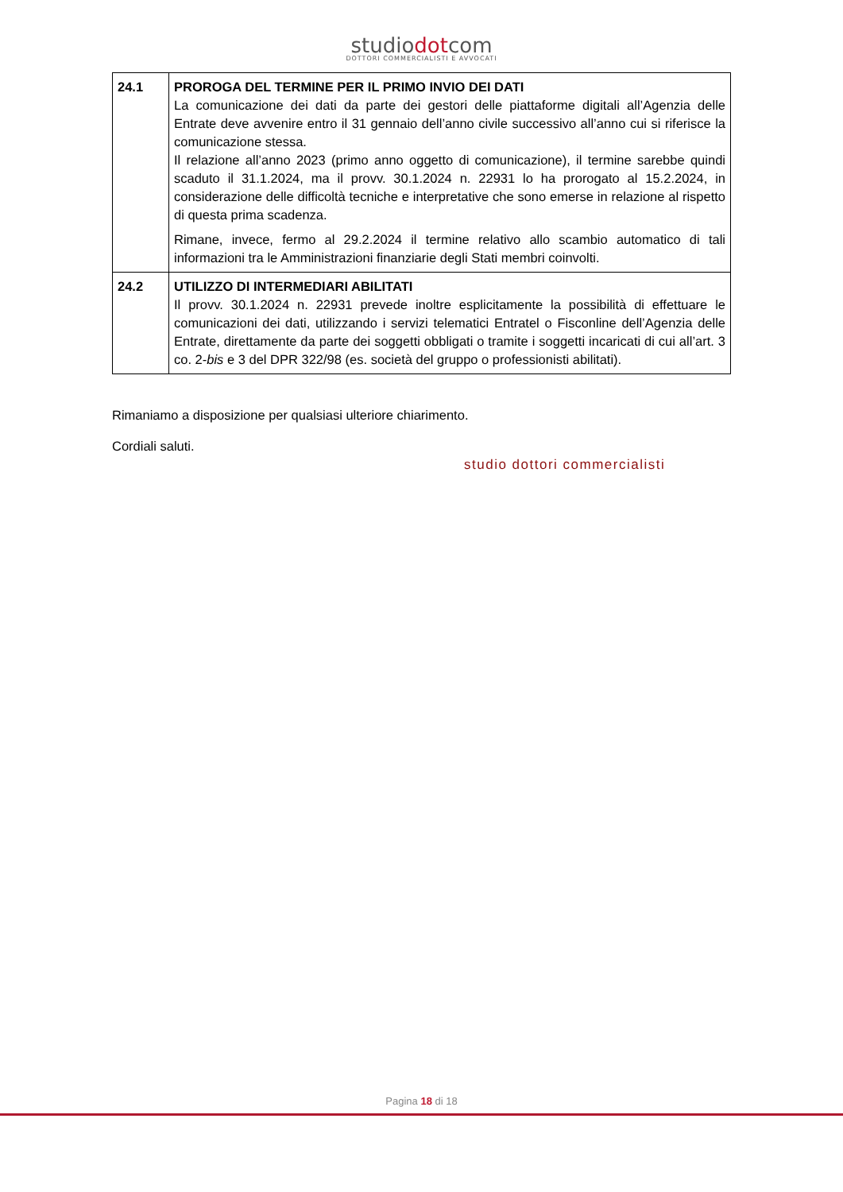studiodotcom
DOTTORI COMMERCIALISTI E AVVOCATI
| 24.1 | PROROGA DEL TERMINE PER IL PRIMO INVIO DEI DATI La comunicazione dei dati da parte dei gestori delle piattaforme digitali all’Agenzia delle Entrate deve avvenire entro il 31 gennaio dell’anno civile successivo all’anno cui si riferisce la comunicazione stessa. Il relazione all’anno 2023 (primo anno oggetto di comunicazione), il termine sarebbe quindi scaduto il 31.1.2024, ma il provv. 30.1.2024 n. 22931 lo ha prorogato al 15.2.2024, in considerazione delle difficoltà tecniche e interpretative che sono emerse in relazione al rispetto di questa prima scadenza. Rimane, invece, fermo al 29.2.2024 il termine relativo allo scambio automatico di tali informazioni tra le Amministrazioni finanziarie degli Stati membri coinvolti. |
| 24.2 | UTILIZZO DI INTERMEDIARI ABILITATI Il provv. 30.1.2024 n. 22931 prevede inoltre esplicitamente la possibilità di effettuare le comunicazioni dei dati, utilizzando i servizi telematici Entratel o Fisconline dell’Agenzia delle Entrate, direttamente da parte dei soggetti obbligati o tramite i soggetti incaricati di cui all’art. 3 co. 2- bis e 3 del DPR 322/98 (es. società del gruppo o professionisti abilitati). |
Rimaniamo a disposizione per qualsiasi ulteriore chiarimento.
Cordiali saluti.
studio dottori commercialisti
Pagina 18 di 18